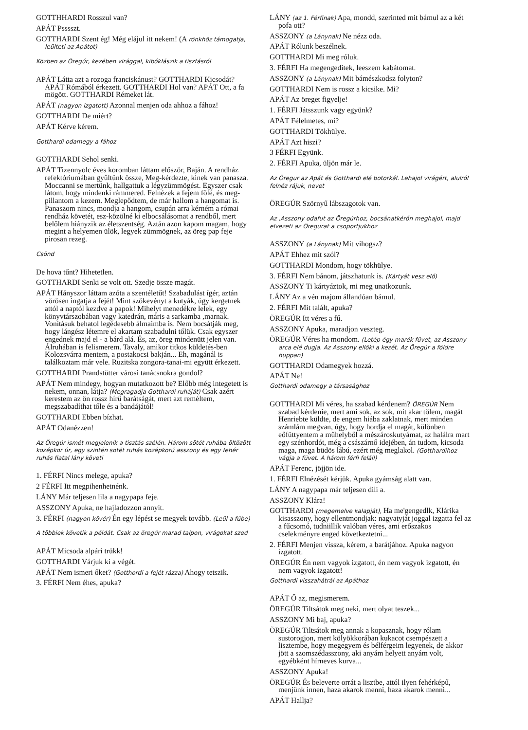GOTTHHARDI Rosszul van?
APÁT Psssszt.
GOTTHARDI Szent ég! Még elájul itt nekem! (A rönkhöz támogatja, leülteti az Apátot)
Közben az Öregúr, kezében virággal, kibóklászik a tisztásról
APÁT Látta azt a rozoga franciskánust? GOTTHARDI Kicsodát? APÁT Rómából érkezett. GOTTHARDI Hol van? APÁT Ott, a fa mögött. GOTTHARDI Rémeket lát.
APÁT (nagyon izgatott) Azonnal menjen oda ahhoz a fához!
GOTTHARDI De miért?
APÁT Kérve kérem.
Gotthardi odamegy a fához
GOTTHARDI Sehol senki.
APÁT Tizennyolc éves koromban láttam először, Baján. A rendház refektóriumában gyűltünk össze, Meg-kérdezte, kinek van panasza. Moccanni se mertünk, hallgattuk a légyzümmögést. Egyszer csak látom, hogy mindenki rámmered. Felnézek a fejem fölé, és meg-pillantom a kezem. Meglepődtem, de már hallom a hangomat is. Panaszom nincs, mondja a hangom, csupán arra kérném a római rendház követét, esz-közölné ki elbocsálásomat a rendből, mert belőlem hiányzik az életszentség. Aztán azon kapom magam, hogy megint a helyemen ülök, legyek zümmögnek, az öreg pap feje pirosan rezeg.
Csönd
De hova tűnt? Hihetetlen.
GOTTHARDI Senki se volt ott. Szedje össze magát.
APÁT Hányszor láttam azóta a szentéletűt! Szabadulást ígér, aztán vörösen ingatja a fejét! Mint szökevényt a kutyák, úgy kergetnek attól a naptól kezdve a papok! Mihelyt menedékre lelek, egy könyvtárszobában vagy katedrán, máris a sarkamba ,marnak. Vonításuk behatol legédesebb álmaimba is. Nem bocsátják meg, hogy lángész létemre el akartam szabadulni tőlük. Csak egyszer engednek majd el - a bárd alá. És, az, öreg mindenütt jelen van. Álruhában is felismerem. Tavaly, amikor titkos küldetés-ben Kolozsvárra mentem, a postakocsi bakján... Eh, magánál is találkoztam már vele. Ruzitska zongora-tanai-mi együtt érkezett.
GOTTHARDI Prandstütter városi tanácsnokra gondol?
APÁT Nem mindegy, hogyan mutatkozott be? Előbb még integetett is nekem, onnan, látja? (Megragadja Gotthardi ruháját) Csak azért kerestem az ön rossz hírű barátságát, mert azt reméltem, megszabadíthat tőle és a bandájától!
GOTTHARDI Ebben bízhat.
APÁT Odanézzen!
Az Öregúr ismét megjelenik a tisztás szélén. Három sötét ruhába öltözött középkor úr, egy szintén sötét ruhás középkorú asszony és egy fehér ruhás fiatal lány követi
1. FÉRFI Nincs melege, apuka?
2 FÉRFI Itt megpihenhetnénk.
LÁNY Már teljesen lila a nagypapa feje.
ASSZONY Apuka, ne hajladozzon annyit.
3. FÉRFI (nagyon kövér) Én egy lépést se megyek tovább. (Leül a fűbe)
A többiek követik a példát. Csak az öregúr marad talpon, virágokat szed
APÁT Micsoda alpári trükk!
GOTTHARDI Várjuk ki a végét.
APÁT Nem ismeri őket? (Gotthordi a fejét rázza) Ahogy tetszik.
3. FÉRFI Nem éhes, apuka?
LÁNY (az 1. Férfinak) Apa, mondd, szerinted mit bámul az a két pofa ott?
ASSZONY (a Lánynak) Ne nézz oda.
APÁT Rólunk beszélnek.
GOTTHARDI Mi meg róluk.
3. FÉRFI Ha megengeditek, leeszem kabátomat.
ASSZONY (a Lánynak) Mit bámészkodsz folyton?
GOTTHARDI Nem is rossz a kicsike. Mi?
APÁT Az öreget figyelje!
1. FÉRFI Játsszunk vagy együnk?
APÁT Félelmetes, mi?
GOTTHARDI Tökhülye.
APÁT Azt hiszi?
3 FÉRFI Együnk.
2. FÉRFI Apuka, üljön már le.
Az Öregur az Apát és Gotthardi elé botorkál. Lehajol virágért, alulról felnéz rájuk, nevet
ÖREGÚR Szörnyű lábszagotok van.
Az ,Asszony odafut az Öregúrhoz, bocsánatkérőn meghajol, majd elvezeti az Öregurat a csoportjukhoz
ASSZONY (a Lánynak) Mit vihogsz?
APÁT Ehhez mit szól?
GOTTHARDI Mondom, hogy tökhülye.
3. FÉRFI Nem bánom, játszhatunk is. (Kártyát vesz elő)
ASSZONY Ti kártyáztok, mi meg unatkozunk.
LÁNY Az a vén majom állandóan bámul.
2. FÉRFI Mit talált, apuka?
ÖREGÚR Itt véres a fű.
ASSZONY Apuka, maradjon veszteg.
ÖREGÚR Véres ha mondom. (Letép égy marék füvet, az Asszony arca elé dugja. Az Asszony ellöki a kezét. Az Öregúr a földre huppan)
GOTTHARDI Odamegyek hozzá.
APÁT Ne!
Gotthardi odamegy a társasághoz
GOTTHARDI Mi véres, ha szabad kérdenem? ÖREGÚR Nem szabad kérdenie, mert ami sok, az sok, mit akar tőlem, magát Henriebte küldte, de engem hiába zaklatnak, mert minden számlám megvan, úgy, hogy hordja el magát, különben eőfüttyentem a műhelyből a mészároskutyámat, az halálra mart egy szénhordót, még a császárnő idejében, án tudom, kicsoda maga, maga büdös lábú, ezért még meglakol. (Gotthardihoz vágja a füvet. A három férfi feláll)
APÁT Ferenc, jöjjön ide.
1. FÉRFI Elnézését kérjük. Apuka gyámság alatt van.
LÁNY A nagypapa már teljesen dili a.
ASSZONY Klára!
GOTTHARDI (megemelve kalapját), Ha me'gengedlk, Klárika kisasszony, hogy ellentmondjak: nagyatyját joggal izgatta fel az a fűcsomó, tudniillik valóban véres, ami erőszakos cselekményre enged következtetni...
2. FÉRFI Menjen vissza, kérem, a barátjához. Apuka nagyon izgatott.
ÖREGÚR Én nem vagyok izgatott, én nem vagyok izgatott, én nem vagyok izgatott!
Gotthardi visszahátrál az Apáthoz
APÁT Ő az, megismerem.
ÖREGÚR Tiltsátok meg neki, mert olyat teszek...
ASSZONY Mi baj, apuka?
ÖREGÚR Tiltsátok meg annak a kopasznak, hogy rólam sustorogjon, mert kölyökkorában kukacot csempészett a lisztembe, hogy megegyem és bélférgeim legyenek, de akkor jött a szomszédasszony, aki anyám helyett anyám volt, egyébként hírneves kurva...
ASSZONY Apuka!
ÖREGÚR És beleverte orrát a lisztbe, attól ilyen fehérképű, menjünk innen, haza akarok menni, haza akarok menni...
APÁT Hallja?